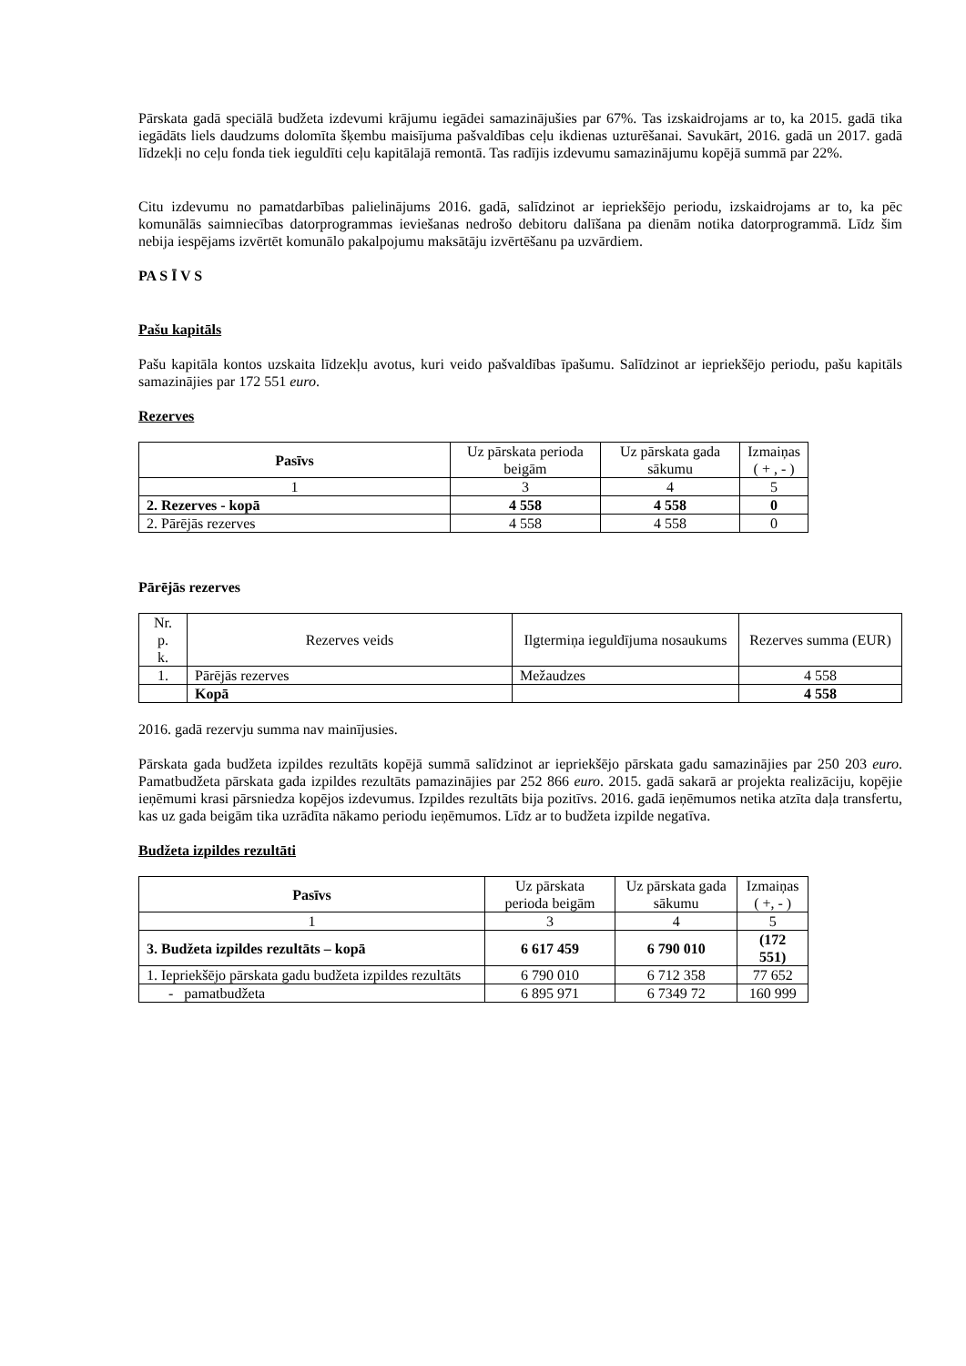Pārskata gadā speciālā budžeta izdevumi krājumu iegādei samazinājušies par 67%. Tas izskaidrojams ar to, ka 2015. gadā tika iegādāts liels daudzums dolomīta šķembu maisījuma pašvaldības ceļu ikdienas uzturēšanai. Savukārt, 2016. gadā un 2017. gadā līdzekļi no ceļu fonda tiek ieguldīti ceļu kapitālajā remontā. Tas radījis izdevumu samazinājumu kopējā summā par 22%.
Citu izdevumu no pamatdarbības palielinājums 2016. gadā, salīdzinot ar iepriekšējo periodu, izskaidrojams ar to, ka pēc komunālās saimniecības datorprogrammas ieviešanas nedrošo debitoru dalīšana pa dienām notika datorprogrammā. Līdz šim nebija iespējams izvērtēt komunālo pakalpojumu maksātāju izvērtēšanu pa uzvārdiem.
PA S Ī V S
Pašu kapitāls
Pašu kapitāla kontos uzskaita līdzekļu avotus, kuri veido pašvaldības īpašumu. Salīdzinot ar iepriekšējo periodu, pašu kapitāls samazinājies par 172 551 euro.
Rezerves
| Pasīvs | Uz pārskata perioda beigām | Uz pārskata gada sākumu | Izmaiņas ( + , - ) |
| 1 | 3 | 4 | 5 |
| 2. Rezerves - kopā | 4 558 | 4 558 | 0 |
| 2. Pārējās rezerves | 4 558 | 4 558 | 0 |
Pārējās rezerves
| Nr. p. k. | Rezerves veids | Ilgtermiņa ieguldījuma nosaukums | Rezerves summa (EUR) |
| 1. | Pārējās rezerves | Mežaudzes | 4 558 |
| | Kopā | | 4 558 |
2016. gadā rezervju summa nav mainījusies.
Pārskata gada budžeta izpildes rezultāts kopējā summā salīdzinot ar iepriekšējo pārskata gadu samazinājies par 250 203 euro. Pamatbudžeta pārskata gada izpildes rezultāts pamazinājies par 252 866 euro. 2015. gadā sakarā ar projekta realizāciju, kopējie ieņēmumi krasi pārsniedza kopējos izdevumus. Izpildes rezultāts bija pozitīvs. 2016. gadā ieņēmumos netika atzīta daļa transfertu, kas uz gada beigām tika uzrādīta nākamo periodu ieņēmumos. Līdz ar to budžeta izpilde negatīva.
Budžeta izpildes rezultāti
| Pasīvs | Uz pārskata perioda beigām | Uz pārskata gada sākumu | Izmaiņas ( +, - ) |
| 1 | 3 | 4 | 5 |
| 3. Budžeta izpildes rezultāts – kopā | 6 617 459 | 6 790 010 | (172 551) |
| 1. Iepriekšējo pārskata gadu budžeta izpildes rezultāts | 6 790 010 | 6 712 358 | 77 652 |
| - pamatbudžeta | 6 895 971 | 6 7349 72 | 160 999 |